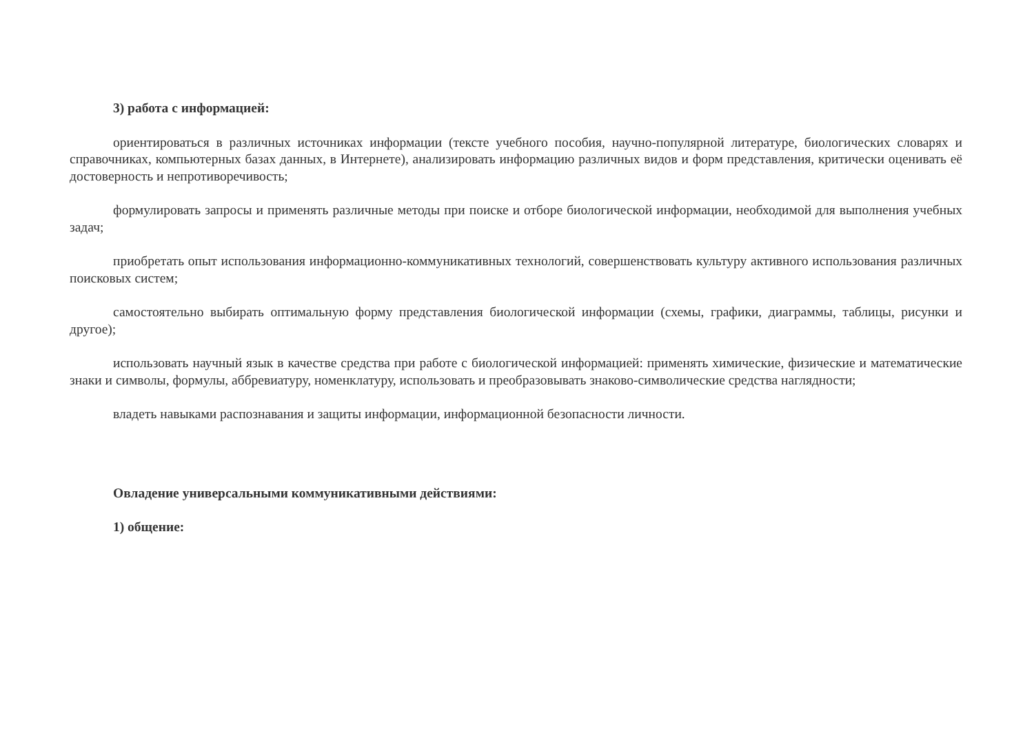3) работа с информацией:
ориентироваться в различных источниках информации (тексте учебного пособия, научно-популярной литературе, биологических словарях и справочниках, компьютерных базах данных, в Интернете), анализировать информацию различных видов и форм представления, критически оценивать её достоверность и непротиворечивость;
формулировать запросы и применять различные методы при поиске и отборе биологической информации, необходимой для выполнения учебных задач;
приобретать опыт использования информационно-коммуникативных технологий, совершенствовать культуру активного использования различных поисковых систем;
самостоятельно выбирать оптимальную форму представления биологической информации (схемы, графики, диаграммы, таблицы, рисунки и другое);
использовать научный язык в качестве средства при работе с биологической информацией: применять химические, физические и математические знаки и символы, формулы, аббревиатуру, номенклатуру, использовать и преобразовывать знаково-символические средства наглядности;
владеть навыками распознавания и защиты информации, информационной безопасности личности.
Овладение универсальными коммуникативными действиями:
1) общение: